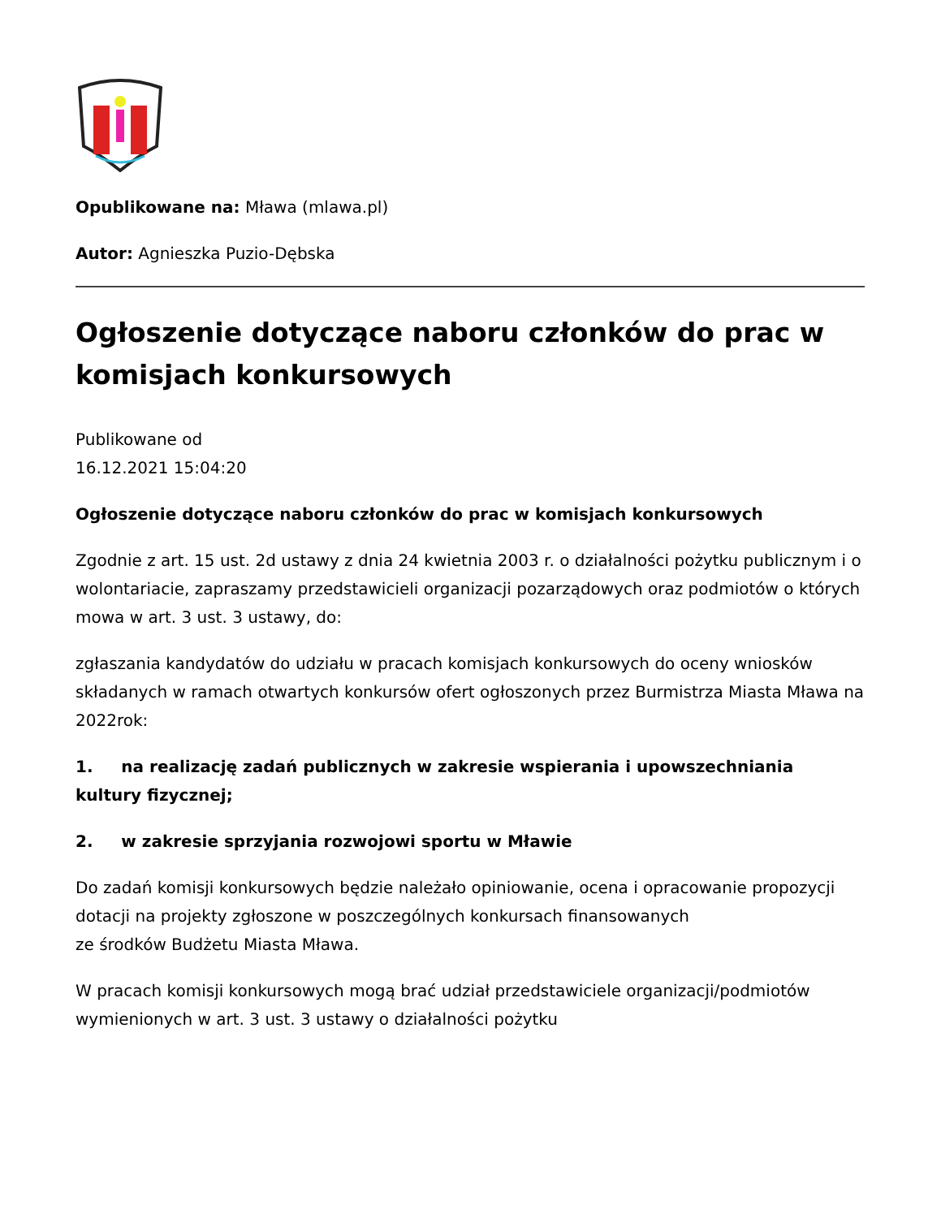Opublikowane na: Mława (mlawa.pl)
Autor: Agnieszka Puzio-Dębska
Ogłoszenie dotyczące naboru członków do prac w komisjach konkursowych
Publikowane od
16.12.2021 15:04:20
Ogłoszenie dotyczące naboru członków do prac w komisjach konkursowych
Zgodnie z art. 15 ust. 2d ustawy z dnia 24 kwietnia 2003 r. o działalności pożytku publicznym i o wolontariacie, zapraszamy przedstawicieli organizacji pozarządowych oraz podmiotów o których mowa w art. 3 ust. 3 ustawy, do:
zgłaszania kandydatów do udziału w pracach komisjach konkursowych do oceny wniosków składanych w ramach otwartych konkursów ofert ogłoszonych przez Burmistrza Miasta Mława na 2022rok:
1. na realizację zadań publicznych w zakresie wspierania i upowszechniania kultury fizycznej;
2. w zakresie sprzyjania rozwojowi sportu w Mławie
Do zadań komisji konkursowych będzie należało opiniowanie, ocena i opracowanie propozycji dotacji na projekty zgłoszone w poszczególnych konkursach finansowanych
ze środków Budżetu Miasta Mława.
W pracach komisji konkursowych mogą brać udział przedstawiciele organizacji/podmiotów wymienionych w art. 3 ust. 3 ustawy o działalności pożytku